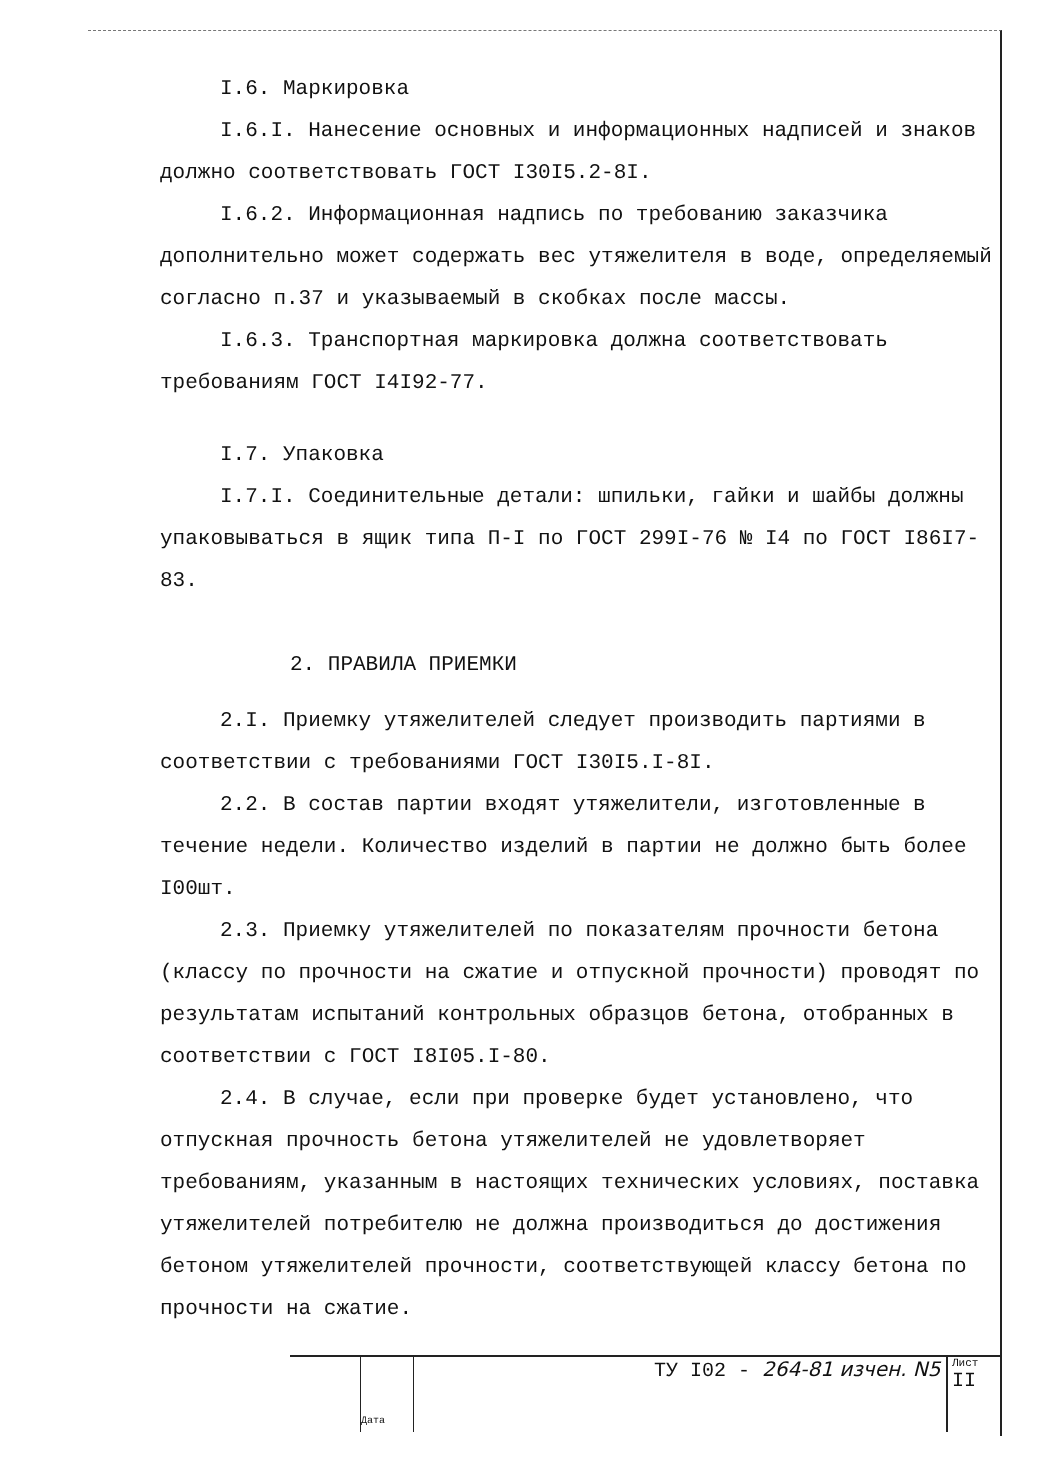I.6. Маркировка
I.6.I. Нанесение основных и информационных надписей и знаков должно соответствовать ГОСТ I30I5.2-8I.
I.6.2. Информационная надпись по требованию заказчика дополнительно может содержать вес утяжелителя в воде, определяемый согласно п.37 и указываемый в скобках после массы.
I.6.3. Транспортная маркировка должна соответствовать требованиям ГОСТ I4I92-77.
I.7. Упаковка
I.7.I. Соединительные детали: шпильки, гайки и шайбы должны упаковываться в ящик типа П-I по ГОСТ 299I-76 № I4 по ГОСТ I86I7-83.
2. ПРАВИЛА ПРИЕМКИ
2.I. Приемку утяжелителей следует производить партиями в соответствии с требованиями ГОСТ I30I5.I-8I.
2.2. В состав партии входят утяжелители, изготовленные в течение недели. Количество изделий в партии не должно быть более I00шт.
2.3. Приемку утяжелителей по показателям прочности бетона (классу по прочности на сжатие и отпускной прочности) проводят по результатам испытаний контрольных образцов бетона, отобранных в соответствии с ГОСТ I8I05.I-80.
2.4. В случае, если при проверке будет установлено, что отпускная прочность бетона утяжелителей не удовлетворяет требованиям, указанным в настоящих технических условиях, поставка утяжелителей потребителю не должна производиться до достижения бетоном утяжелителей прочности, соответствующей классу бетона по прочности на сжатие.
Дата
ТУ I02 - 264-81 изчен. N5
Лист
II